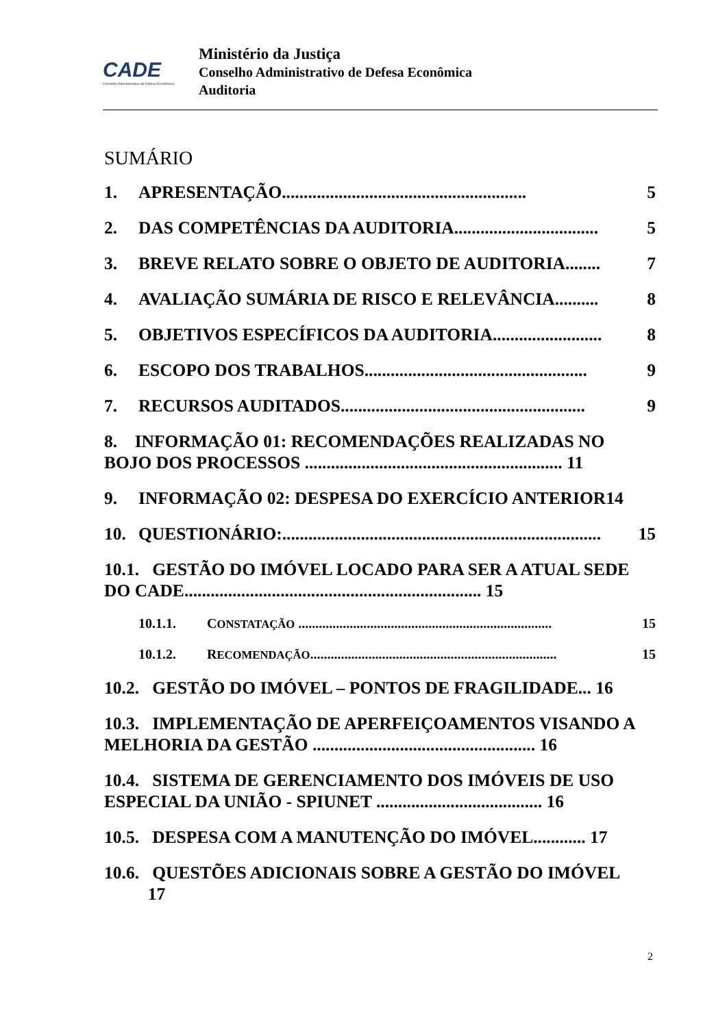CADE
Conselho Administrativo de Defesa Econômica
Ministério da Justiça
Conselho Administrativo de Defesa Econômica
Auditoria
SUMÁRIO
1. APRESENTAÇÃO........................................................ 5
2. DAS COMPETÊNCIAS DA AUDITORIA................................. 5
3. BREVE RELATO SOBRE O OBJETO DE AUDITORIA........ 7
4. AVALIAÇÃO SUMÁRIA DE RISCO E RELEVÂNCIA.......... 8
5. OBJETIVOS ESPECÍFICOS DA AUDITORIA......................... 8
6. ESCOPO DOS TRABALHOS................................................... 9
7. RECURSOS AUDITADOS........................................................ 9
8. INFORMAÇÃO 01: RECOMENDAÇÕES REALIZADAS NO BOJO DOS PROCESSOS ........................................................... 11
9. INFORMAÇÃO 02: DESPESA DO EXERCÍCIO ANTERIOR14
10. QUESTIONÁRIO:......................................................................... 15
10.1. GESTÃO DO IMÓVEL LOCADO PARA SER A ATUAL SEDE DO CADE.................................................................... 15
10.1.1. CONSTATAÇÃO .......................................................................... 15
10.1.2. RECOMENDAÇÃO........................................................................ 15
10.2. GESTÃO DO IMÓVEL – PONTOS DE FRAGILIDADE... 16
10.3. IMPLEMENTAÇÃO DE APERFEIÇOAMENTOS VISANDO A MELHORIA DA GESTÃO ................................................... 16
10.4. SISTEMA DE GERENCIAMENTO DOS IMÓVEIS DE USO ESPECIAL DA UNIÃO - SPIUNET ...................................... 16
10.5. DESPESA COM A MANUTENÇÃO DO IMÓVEL............ 17
10.6. QUESTÕES ADICIONAIS SOBRE A GESTÃO DO IMÓVEL
17
2